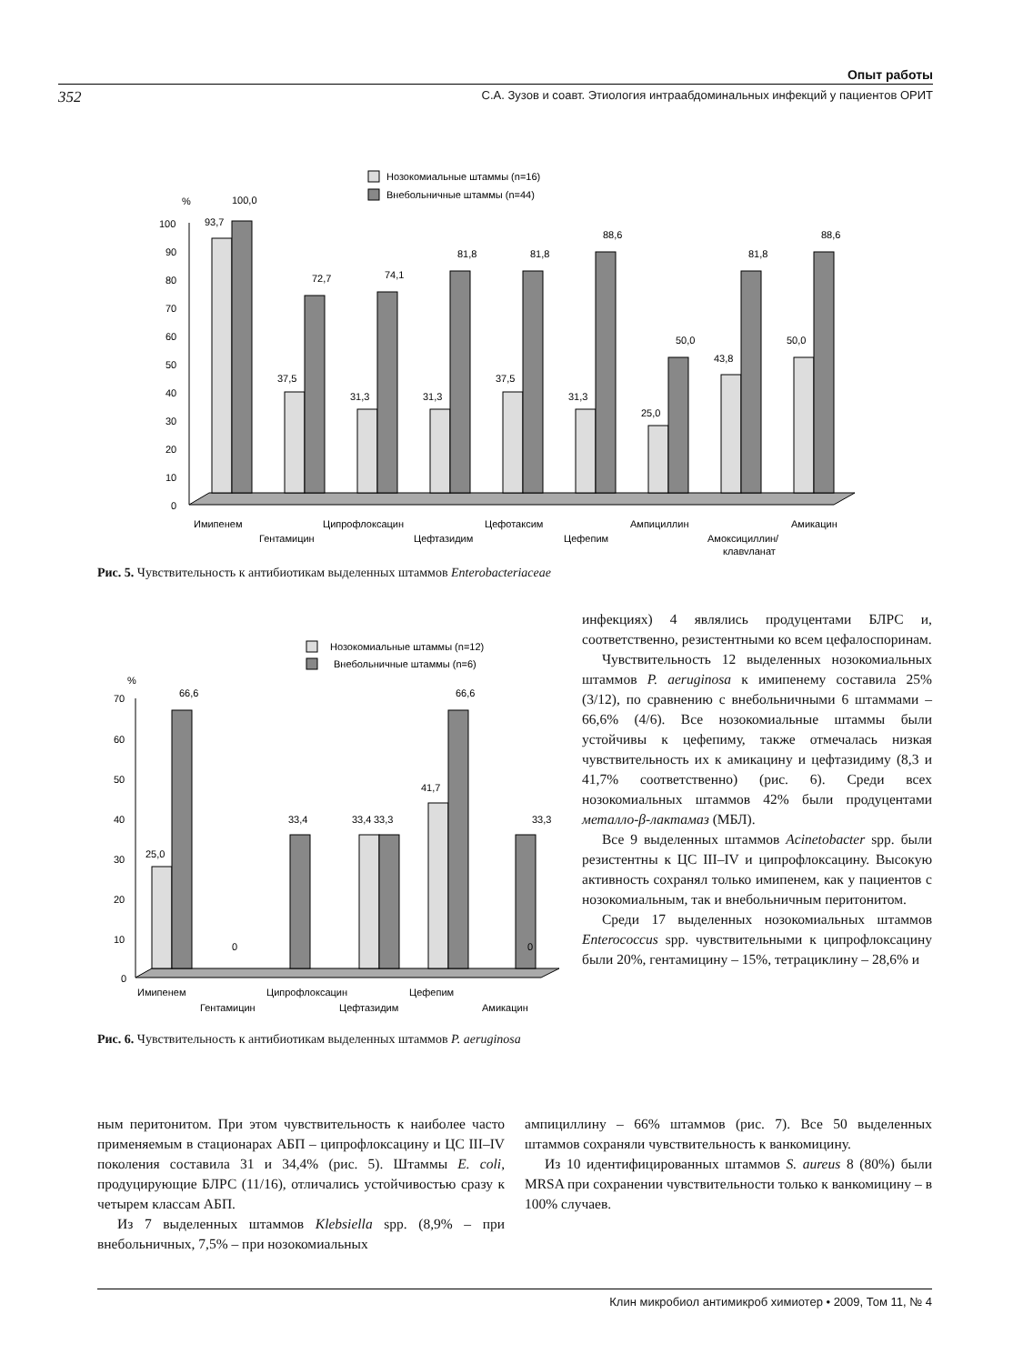Опыт работы
352 С.А. Зузов и соавт. Этиология интраабдоминальных инфекций у пациентов ОРИТ
Нозокомиальные штаммы (n=16)
Внебольничные штаммы (n=44)
%
100
90
80
70
60
50
40
30
20
10
0
93,7
100,0
37,5
72,7
31,3
74,1
31,3
81,8
37,5
81,8
31,3
88,6
25,0
50,0
43,8
81,8
50,0
88,6
Имипенем
Гентамицин
Ципрофлоксацин
Цефтазидим
Цефотаксим
Цефепим
Ампициллин
Амоксициллин/
клавуланат
Амикацин
Рис. 5. Чувствительность к антибиотикам выделенных штаммов Enterobacteriaceae
Нозокомиальные штаммы (n=12)
Внебольничные штаммы (n=6)
%
70
60
50
40
30
20
10
0
25,0
66,6
0
33,4
33,4
33,3
41,7
66,6
0
33,3
Имипенем
Гентамицин
Ципрофлоксацин
Цефтазидим
Цефепим
Амикацин
Рис. 6. Чувствительность к антибиотикам выделенных штаммов P. aeruginosa
инфекциях) 4 являлись продуцентами БЛРС и, соответственно, резистентными ко всем цефалоспоринам.
Чувствительность 12 выделенных нозокомиальных штаммов P. aeruginosa к имипенему составила 25% (3/12), по сравнению с внебольничными 6 штаммами – 66,6% (4/6). Все нозокомиальные штаммы были устойчивы к цефепиму, также отмечалась низкая чувствительность их к амикацину и цефтазидиму (8,3 и 41,7% соответственно) (рис. 6). Среди всех нозокомиальных штаммов 42% были продуцентами металло-β-лактамаз (МБЛ).
Все 9 выделенных штаммов Acinetobacter spp. были резистентны к ЦС III–IV и ципрофлоксацину. Высокую активность сохранял только имипенем, как у пациентов с нозокомиальным, так и внебольничным перитонитом.
Среди 17 выделенных нозокомиальных штаммов Enterococcus spp. чувствительными к ципрофлоксацину были 20%, гентамицину – 15%, тетрациклину – 28,6% и
ным перитонитом. При этом чувствительность к наиболее часто применяемым в стационарах АБП – ципрофлоксацину и ЦС III–IV поколения составила 31 и 34,4% (рис. 5). Штаммы E. coli, продуцирующие БЛРС (11/16), отличались устойчивостью сразу к четырем классам АБП.
Из 7 выделенных штаммов Klebsiella spp. (8,9% – при внебольничных, 7,5% – при нозокомиальных
ампициллину – 66% штаммов (рис. 7). Все 50 выделенных штаммов сохраняли чувствительность к ванкомицину.
Из 10 идентифицированных штаммов S. aureus 8 (80%) были MRSA при сохранении чувствительности только к ванкомицину – в 100% случаев.
Клин микробиол антимикроб химиотер • 2009, Том 11, № 4